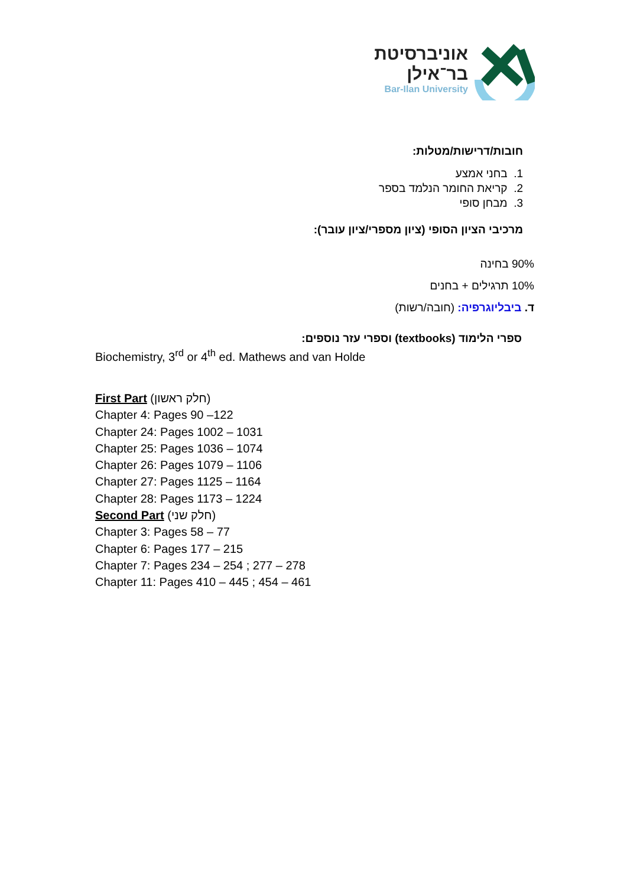אוניברסיטת
בר־אילן
Bar-Ilan University
חובות/דרישות/מטלות:
1. בחני אמצע
2. קריאת החומר הנלמד בספר
3. מבחן סופי
מרכיבי הציון הסופי (ציון מספרי/ציון עובר):
90% בחינה
10% תרגילים + בחנים
ד. ביבליוגרפיה: (חובה/רשות)
ספרי הלימוד (textbooks) וספרי עזר נוספים:
Biochemistry, 3<sup>rd</sup> or 4<sup>th</sup> ed. Mathews and van Holde
First Part (חלק ראשון)
Chapter 4: Pages 90 –122
Chapter 24: Pages 1002 – 1031
Chapter 25: Pages 1036 – 1074
Chapter 26: Pages 1079 – 1106
Chapter 27: Pages 1125 – 1164
Chapter 28: Pages 1173 – 1224
Second Part (חלק שני)
Chapter 3: Pages 58 – 77
Chapter 6: Pages 177 – 215
Chapter 7: Pages 234 – 254 ; 277 – 278
Chapter 11: Pages 410 – 445 ; 454 – 461